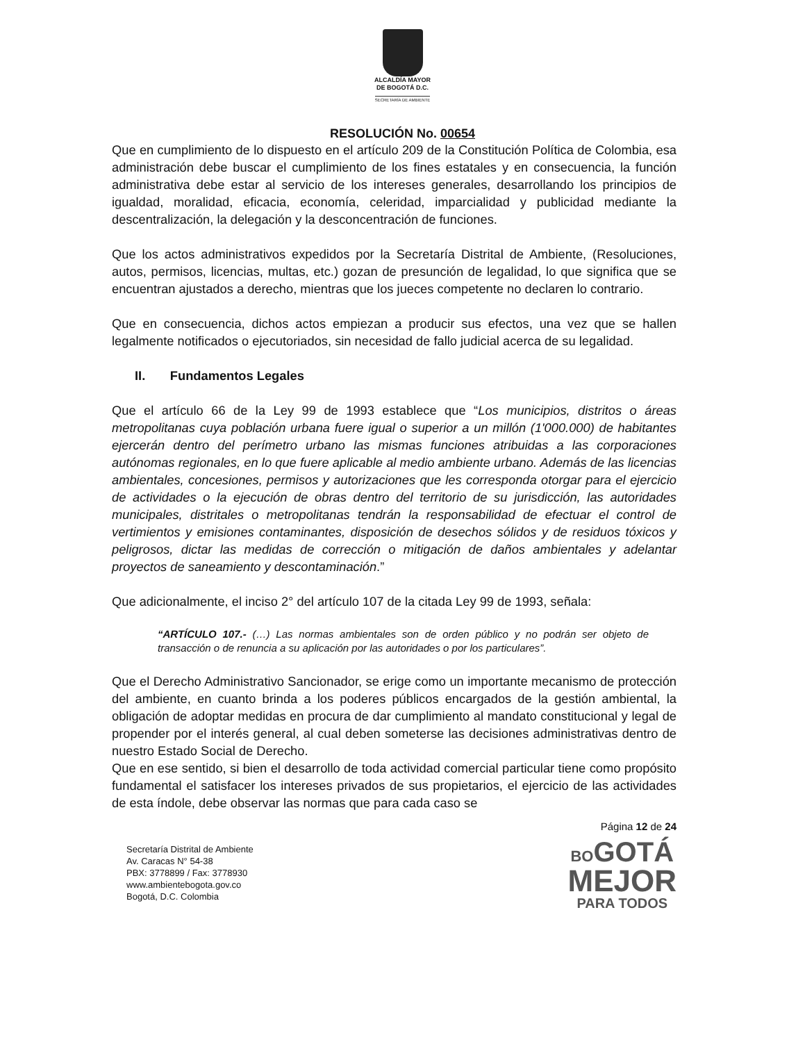ALCALDÍA MAYOR
DE BOGOTÁ D.C.
SECRETARÍA DE AMBIENTE
RESOLUCIÓN No. 00654
Que en cumplimiento de lo dispuesto en el artículo 209 de la Constitución Política de Colombia, esa administración debe buscar el cumplimiento de los fines estatales y en consecuencia, la función administrativa debe estar al servicio de los intereses generales, desarrollando los principios de igualdad, moralidad, eficacia, economía, celeridad, imparcialidad y publicidad mediante la descentralización, la delegación y la desconcentración de funciones.
Que los actos administrativos expedidos por la Secretaría Distrital de Ambiente, (Resoluciones, autos, permisos, licencias, multas, etc.) gozan de presunción de legalidad, lo que significa que se encuentran ajustados a derecho, mientras que los jueces competente no declaren lo contrario.
Que en consecuencia, dichos actos empiezan a producir sus efectos, una vez que se hallen legalmente notificados o ejecutoriados, sin necesidad de fallo judicial acerca de su legalidad.
II. Fundamentos Legales
Que el artículo 66 de la Ley 99 de 1993 establece que “Los municipios, distritos o áreas metropolitanas cuya población urbana fuere igual o superior a un millón (1'000.000) de habitantes ejercerán dentro del perímetro urbano las mismas funciones atribuidas a las corporaciones autónomas regionales, en lo que fuere aplicable al medio ambiente urbano. Además de las licencias ambientales, concesiones, permisos y autorizaciones que les corresponda otorgar para el ejercicio de actividades o la ejecución de obras dentro del territorio de su jurisdicción, las autoridades municipales, distritales o metropolitanas tendrán la responsabilidad de efectuar el control de vertimientos y emisiones contaminantes, disposición de desechos sólidos y de residuos tóxicos y peligrosos, dictar las medidas de corrección o mitigación de daños ambientales y adelantar proyectos de saneamiento y descontaminación.”
Que adicionalmente, el inciso 2° del artículo 107 de la citada Ley 99 de 1993, señala:
“ARTÍCULO 107.- (…) Las normas ambientales son de orden público y no podrán ser objeto de transacción o de renuncia a su aplicación por las autoridades o por los particulares”.
Que el Derecho Administrativo Sancionador, se erige como un importante mecanismo de protección del ambiente, en cuanto brinda a los poderes públicos encargados de la gestión ambiental, la obligación de adoptar medidas en procura de dar cumplimiento al mandato constitucional y legal de propender por el interés general, al cual deben someterse las decisiones administrativas dentro de nuestro Estado Social de Derecho.
Que en ese sentido, si bien el desarrollo de toda actividad comercial particular tiene como propósito fundamental el satisfacer los intereses privados de sus propietarios, el ejercicio de las actividades de esta índole, debe observar las normas que para cada caso se
Página 12 de 24
Secretaría Distrital de Ambiente
Av. Caracas N° 54-38
PBX: 3778899 / Fax: 3778930
www.ambientebogota.gov.co
Bogotá, D.C. Colombia
BO GOTÁ
MEJOR
PARA TODOS